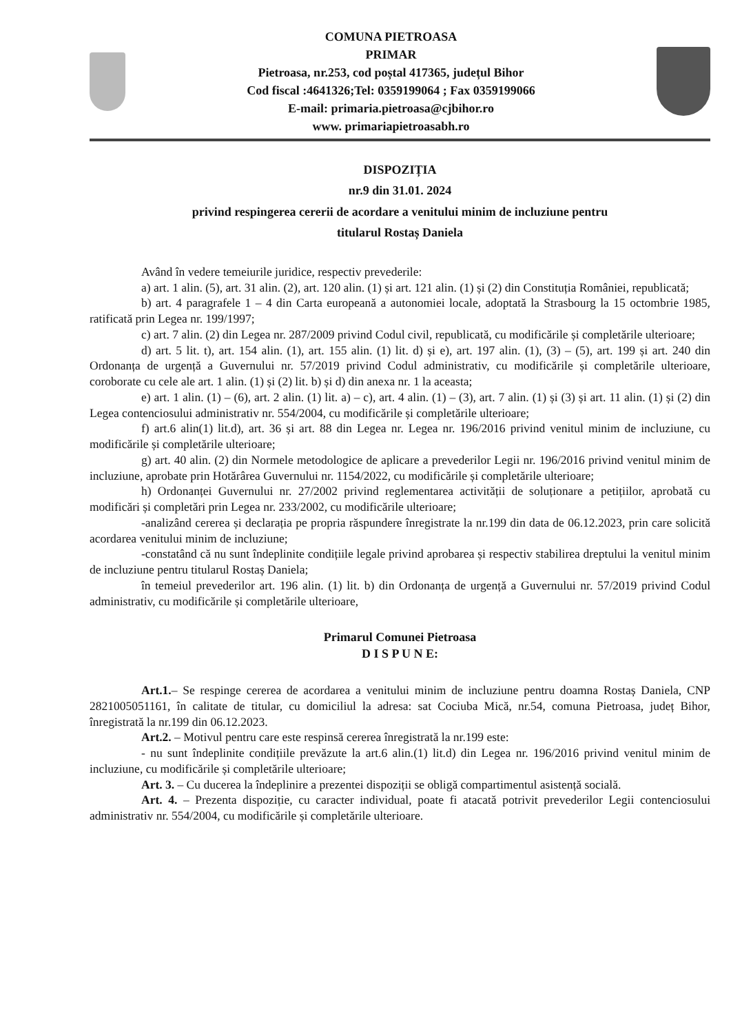COMUNA PIETROASA
PRIMAR
Pietroasa, nr.253, cod poștal 417365, județul Bihor
Cod fiscal :4641326;Tel: 0359199064 ; Fax 0359199066
E-mail: primaria.pietroasa@cjbihor.ro
www. primariapietroasabh.ro
DISPOZIȚIA
nr.9 din 31.01. 2024
privind respingerea cererii de acordare a venitului minim de incluziune pentru
titularul Rostaș Daniela
Având în vedere temeiurile juridice, respectiv prevederile:
a) art. 1 alin. (5), art. 31 alin. (2), art. 120 alin. (1) și art. 121 alin. (1) și (2) din Constituția României, republicată;
b) art. 4 paragrafele 1 – 4 din Carta europeană a autonomiei locale, adoptată la Strasbourg la 15 octombrie 1985, ratificată prin Legea nr. 199/1997;
c) art. 7 alin. (2) din Legea nr. 287/2009 privind Codul civil, republicată, cu modificările și completările ulterioare;
d) art. 5 lit. t), art. 154 alin. (1), art. 155 alin. (1) lit. d) și e), art. 197 alin. (1), (3) – (5), art. 199 și art. 240 din Ordonanța de urgență a Guvernului nr. 57/2019 privind Codul administrativ, cu modificările și completările ulterioare, coroborate cu cele ale art. 1 alin. (1) și (2) lit. b) și d) din anexa nr. 1 la aceasta;
e) art. 1 alin. (1) – (6), art. 2 alin. (1) lit. a) – c), art. 4 alin. (1) – (3), art. 7 alin. (1) și (3) și art. 11 alin. (1) și (2) din Legea contenciosului administrativ nr. 554/2004, cu modificările și completările ulterioare;
f) art.6 alin(1) lit.d), art. 36 și art. 88 din Legea nr. Legea nr. 196/2016 privind venitul minim de incluziune, cu modificările și completările ulterioare;
g) art. 40 alin. (2) din Normele metodologice de aplicare a prevederilor Legii nr. 196/2016 privind venitul minim de incluziune, aprobate prin Hotărârea Guvernului nr. 1154/2022, cu modificările și completările ulterioare;
h) Ordonanței Guvernului nr. 27/2002 privind reglementarea activității de soluționare a petițiilor, aprobată cu modificări și completări prin Legea nr. 233/2002, cu modificările ulterioare;
-analizând cererea și declarația pe propria răspundere înregistrate la nr.199 din data de 06.12.2023, prin care solicită acordarea venitului minim de incluziune;
-constatând că nu sunt îndeplinite condițiile legale privind aprobarea și respectiv stabilirea dreptului la venitul minim de incluziune pentru titularul Rostaș Daniela;
în temeiul prevederilor art. 196 alin. (1) lit. b) din Ordonanța de urgență a Guvernului nr. 57/2019 privind Codul administrativ, cu modificările și completările ulterioare,
Primarul Comunei Pietroasa
D I S P U N E:
Art.1.– Se respinge cererea de acordarea a venitului minim de incluziune pentru doamna Rostaș Daniela, CNP 2821005051161, în calitate de titular, cu domiciliul la adresa: sat Cociuba Mică, nr.54, comuna Pietroasa, județ Bihor, înregistrată la nr.199 din 06.12.2023.
Art.2. – Motivul pentru care este respinsă cererea înregistrată la nr.199 este:
- nu sunt îndeplinite condițiile prevăzute la art.6 alin.(1) lit.d) din Legea nr. 196/2016 privind venitul minim de incluziune, cu modificările și completările ulterioare;
Art. 3. – Cu ducerea la îndeplinire a prezentei dispoziții se obligă compartimentul asistență socială.
Art. 4. – Prezenta dispoziție, cu caracter individual, poate fi atacată potrivit prevederilor Legii contenciosului administrativ nr. 554/2004, cu modificările și completările ulterioare.